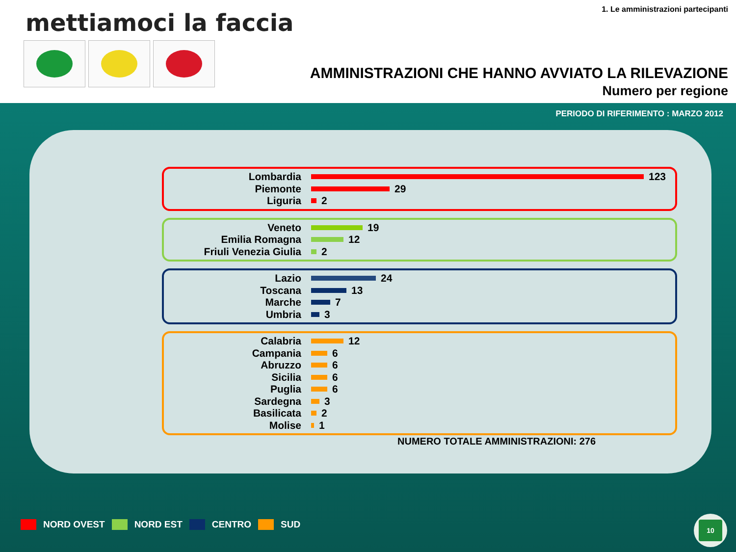mettiamoci la faccia
1. Le amministrazioni partecipanti
AMMINISTRAZIONI CHE HANNO AVVIATO LA RILEVAZIONE
Numero per regione
PERIODO DI RIFERIMENTO : MARZO 2012
Lombardia 123
Piemonte 29
Liguria 2
Veneto 19
Emilia Romagna 12
Friuli Venezia Giulia 2
Lazio 24
Toscana 13
Marche 7
Umbria 3
Calabria 12
Campania 6
Abruzzo 6
Sicilia 6
Puglia 6
Sardegna 3
Basilicata 2
Molise 1
NUMERO TOTALE AMMINISTRAZIONI: 276
NORD OVEST NORD EST CENTRO SUD
10